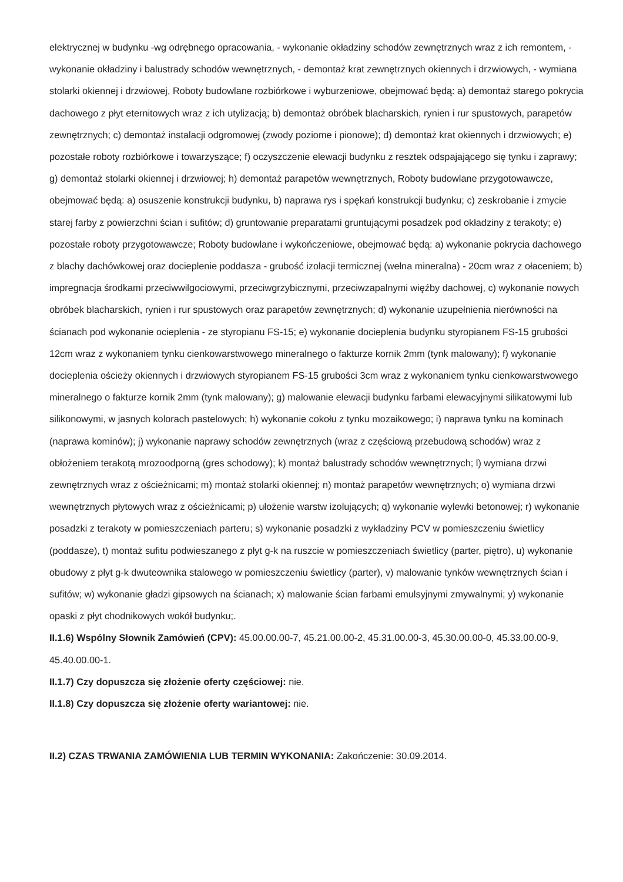elektrycznej w budynku -wg odrębnego opracowania, - wykonanie okładziny schodów zewnętrznych wraz z ich remontem, - wykonanie okładziny i balustrady schodów wewnętrznych, - demontaż krat zewnętrznych okiennych i drzwiowych, - wymiana stolarki okiennej i drzwiowej, Roboty budowlane rozbiórkowe i wyburzeniowe, obejmować będą: a) demontaż starego pokrycia dachowego z płyt eternitowych wraz z ich utylizacją; b) demontaż obróbek blacharskich, rynien i rur spustowych, parapetów zewnętrznych; c) demontaż instalacji odgromowej (zwody poziome i pionowe); d) demontaż krat okiennych i drzwiowych; e) pozostałe roboty rozbiórkowe i towarzyszące; f) oczyszczenie elewacji budynku z resztek odspajającego się tynku i zaprawy; g) demontaż stolarki okiennej i drzwiowej; h) demontaż parapetów wewnętrznych, Roboty budowlane przygotowawcze, obejmować będą: a) osuszenie konstrukcji budynku, b) naprawa rys i spękań konstrukcji budynku; c) zeskrobanie i zmycie starej farby z powierzchni ścian i sufitów; d) gruntowanie preparatami gruntującymi posadzek pod okładziny z terakoty; e) pozostałe roboty przygotowawcze; Roboty budowlane i wykończeniowe, obejmować będą: a) wykonanie pokrycia dachowego z blachy dachówkowej oraz docieplenie poddasza - grubość izolacji termicznej (wełna mineralna) - 20cm wraz z ołaceniem; b) impregnacja środkami przeciwwilgociowymi, przeciwgrzybicznymi, przeciwzapalnymi więźby dachowej, c) wykonanie nowych obróbek blacharskich, rynien i rur spustowych oraz parapetów zewnętrznych; d) wykonanie uzupełnienia nierówności na ścianach pod wykonanie ocieplenia - ze styropianu FS-15; e) wykonanie docieplenia budynku styropianem FS-15 grubości 12cm wraz z wykonaniem tynku cienkowarstwowego mineralnego o fakturze kornik 2mm (tynk malowany); f) wykonanie docieplenia ościeży okiennych i drzwiowych styropianem FS-15 grubości 3cm wraz z wykonaniem tynku cienkowarstwowego mineralnego o fakturze kornik 2mm (tynk malowany); g) malowanie elewacji budynku farbami elewacyjnymi silikatowymi lub silikonowymi, w jasnych kolorach pastelowych; h) wykonanie cokołu z tynku mozaikowego; i) naprawa tynku na kominach (naprawa kominów); j) wykonanie naprawy schodów zewnętrznych (wraz z częściową przebudową schodów) wraz z obłożeniem terakotą mrozoodporną (gres schodowy); k) montaż balustrady schodów wewnętrznych; l) wymiana drzwi zewnętrznych wraz z ościeżnicami; m) montaż stolarki okiennej; n) montaż parapetów wewnętrznych; o) wymiana drzwi wewnętrznych płytowych wraz z ościeżnicami; p) ułożenie warstw izolujących; q) wykonanie wylewki betonowej; r) wykonanie posadzki z terakoty w pomieszczeniach parteru; s) wykonanie posadzki z wykładziny PCV w pomieszczeniu świetlicy (poddasze), t) montaż sufitu podwieszanego z płyt g-k na ruszcie w pomieszczeniach świetlicy (parter, piętro), u) wykonanie obudowy z płyt g-k dwuteownika stalowego w pomieszczeniu świetlicy (parter), v) malowanie tynków wewnętrznych ścian i sufitów; w) wykonanie gładzi gipsowych na ścianach; x) malowanie ścian farbami emulsyjnymi zmywalnymi; y) wykonanie opaski z płyt chodnikowych wokół budynku;.
II.1.6) Wspólny Słownik Zamówień (CPV): 45.00.00.00-7, 45.21.00.00-2, 45.31.00.00-3, 45.30.00.00-0, 45.33.00.00-9, 45.40.00.00-1.
II.1.7) Czy dopuszcza się złożenie oferty częściowej: nie.
II.1.8) Czy dopuszcza się złożenie oferty wariantowej: nie.
II.2) CZAS TRWANIA ZAMÓWIENIA LUB TERMIN WYKONANIA: Zakończenie: 30.09.2014.